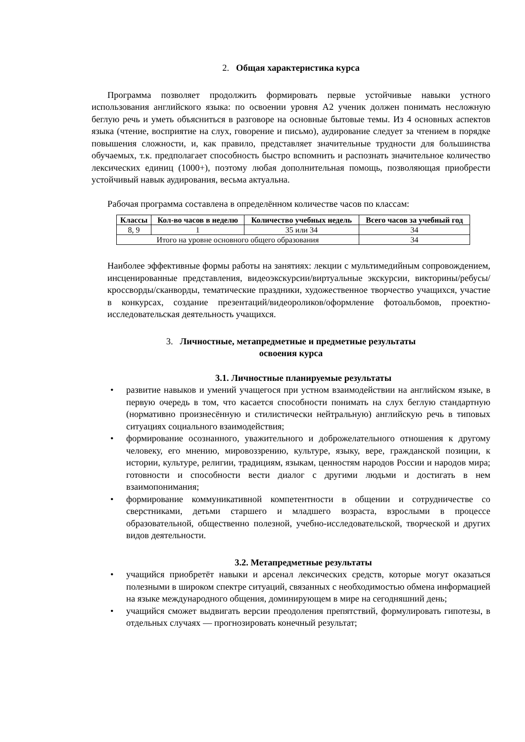2. Общая характеристика курса
Программа позволяет продолжить формировать первые устойчивые навыки устного использования английского языка: по освоении уровня А2 ученик должен понимать несложную беглую речь и уметь объясниться в разговоре на основные бытовые темы. Из 4 основных аспектов языка (чтение, восприятие на слух, говорение и письмо), аудирование следует за чтением в порядке повышения сложности, и, как правило, представляет значительные трудности для большинства обучаемых, т.к. предполагает способность быстро вспомнить и распознать значительное количество лексических единиц (1000+), поэтому любая дополнительная помощь, позволяющая приобрести устойчивый навык аудирования, весьма актуальна.
Рабочая программа составлена в определённом количестве часов по классам:
| Классы | Кол-во часов в неделю | Количество учебных недель | Всего часов за учебный год |
| --- | --- | --- | --- |
| 8, 9 | 1 | 35 или 34 | 34 |
| Итого на уровне основного общего образования | | | 34 |
Наиболее эффективные формы работы на занятиях: лекции с мультимедийным сопровождением, инсценированные представления, видеоэкскурсии/виртуальные экскурсии, викторины/ребусы/кроссворды/сканворды, тематические праздники, художественное творчество учащихся, участие в конкурсах, создание презентаций/видеороликов/оформление фотоальбомов, проектно-исследовательская деятельность учащихся.
3. Личностные, метапредметные и предметные результаты
освоения курса
3.1. Личностные планируемые результаты
• развитие навыков и умений учащегося при устном взаимодействии на английском языке, в первую очередь в том, что касается способности понимать на слух беглую стандартную (нормативно произнесённую и стилистически нейтральную) английскую речь в типовых ситуациях социального взаимодействия;
• формирование осознанного, уважительного и доброжелательного отношения к другому человеку, его мнению, мировоззрению, культуре, языку, вере, гражданской позиции, к истории, культуре, религии, традициям, языкам, ценностям народов России и народов мира; готовности и способности вести диалог с другими людьми и достигать в нем взаимопонимания;
• формирование коммуникативной компетентности в общении и сотрудничестве со сверстниками, детьми старшего и младшего возраста, взрослыми в процессе образовательной, общественно полезной, учебно-исследовательской, творческой и других видов деятельности.
3.2. Метапредметные результаты
• учащийся приобретёт навыки и арсенал лексических средств, которые могут оказаться полезными в широком спектре ситуаций, связанных с необходимостью обмена информацией на языке международного общения, доминирующем в мире на сегодняшний день;
• учащийся сможет выдвигать версии преодоления препятствий, формулировать гипотезы, в отдельных случаях — прогнозировать конечный результат;